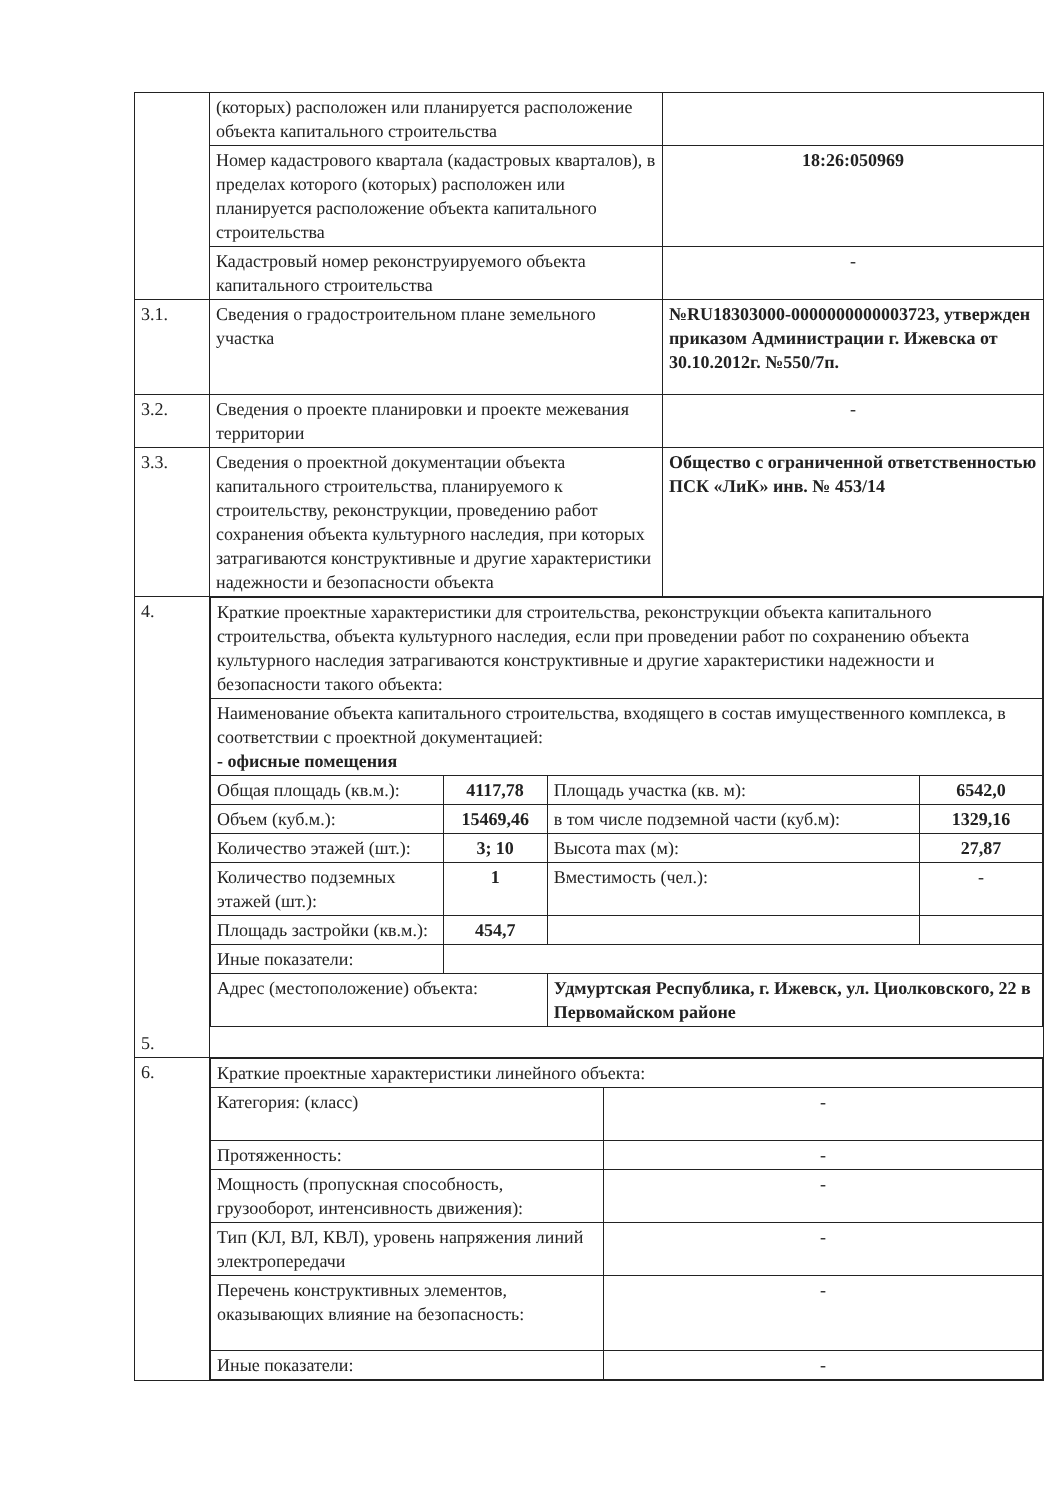| | (которых) расположен или планируется расположение объекта капитального строительства | |
| | Номер кадастрового квартала (кадастровых кварталов), в пределах которого (которых) расположен или планируется расположение объекта капитального строительства | 18:26:050969 |
| | Кадастровый номер реконструируемого объекта капитального строительства | - |
| 3.1. | Сведения о градостроительном плане земельного участка | №RU18303000-0000000000003723, утвержден приказом Администрации г. Ижевска от 30.10.2012г. №550/7п. |
| 3.2. | Сведения о проекте планировки и проекте межевания территории | - |
| 3.3. | Сведения о проектной документации объекта капитального строительства, планируемого к строительству, реконструкции, проведению работ сохранения объекта культурного наследия, при которых затрагиваются конструктивные и другие характеристики надежности и безопасности объекта | Общество с ограниченной ответственностью ПСК «ЛиК» инв. № 453/14 |
| 4. 5. | / Краткие проектные характеристики для строительства, реконструкции объекта капитального строительства, объекта культурного наследия, если при проведении работ по сохранению объекта культурного наследия затрагиваются конструктивные и другие характеристики надежности и безопасности такого объекта: / / / / / Наименование объекта капитального строительства, входящего в состав имущественного комплекса, в соответствии с проектной документацией: - офисные помещения / / / / / Общая площадь (кв.м.): / 4117,78 / Площадь участка (кв. м): / 6542,0 / / Объем (куб.м.): / 15469,46 / в том числе подземной части (куб.м): / 1329,16 / / Количество этажей (шт.): / 3; 10 / Высота max (м): / 27,87 / / Количество подземных этажей (шт.): / 1 / Вместимость (чел.): / - / / Площадь застройки (кв.м.): / 454,7 / / / / Иные показатели: / / / / / Адрес (местоположение) объекта: / / Удмуртская Республика, г. Ижевск, ул. Циолковского, 22 в Первомайском районе / / | |
| 6. | / Краткие проектные характеристики линейного объекта: / / / Категория: (класс) / - / / Протяженность: / - / / Мощность (пропускная способность, грузооборот, интенсивность движения): / - / / Тип (КЛ, ВЛ, КВЛ), уровень напряжения линий электропередачи / - / / Перечень конструктивных элементов, оказывающих влияние на безопасность: / - / / Иные показатели: / - / | |